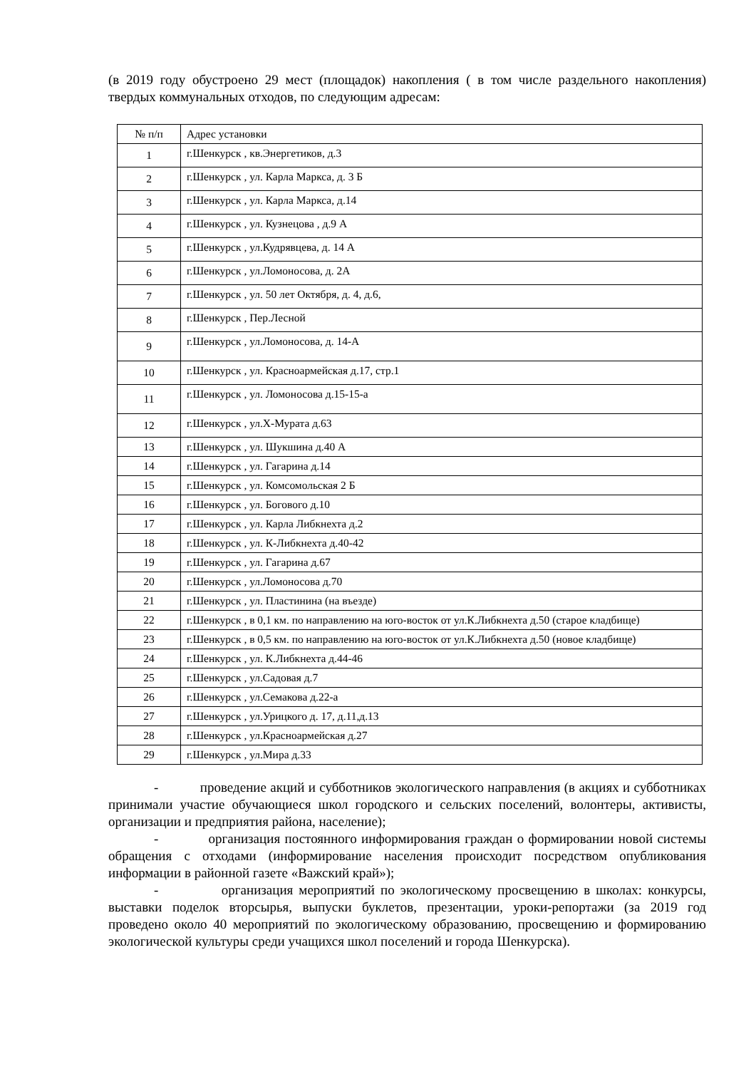(в 2019 году обустроено 29 мест (площадок) накопления ( в том числе раздельного накопления) твердых коммунальных отходов, по следующим адресам:
| № п/п | Адрес установки |
| 1 | г.Шенкурск , кв.Энергетиков, д.3 |
| 2 | г.Шенкурск , ул. Карла Маркса, д. 3 Б |
| 3 | г.Шенкурск , ул. Карла Маркса, д.14 |
| 4 | г.Шенкурск , ул. Кузнецова , д.9 А |
| 5 | г.Шенкурск , ул.Кудрявцева, д. 14 А |
| 6 | г.Шенкурск , ул.Ломоносова, д. 2А |
| 7 | г.Шенкурск , ул. 50 лет Октября, д. 4, д.6, |
| 8 | г.Шенкурск , Пер.Лесной |
| 9 | г.Шенкурск , ул.Ломоносова, д. 14-А |
| 10 | г.Шенкурск , ул. Красноармейская д.17, стр.1 |
| 11 | г.Шенкурск , ул. Ломоносова д.15-15-а |
| 12 | г.Шенкурск , ул.Х-Мурата д.63 |
| 13 | г.Шенкурск , ул. Шукшина д.40 А |
| 14 | г.Шенкурск , ул. Гагарина д.14 |
| 15 | г.Шенкурск , ул. Комсомольская 2 Б |
| 16 | г.Шенкурск , ул. Богового д.10 |
| 17 | г.Шенкурск , ул. Карла Либкнехта д.2 |
| 18 | г.Шенкурск , ул. К-Либкнехта д.40-42 |
| 19 | г.Шенкурск , ул. Гагарина д.67 |
| 20 | г.Шенкурск , ул.Ломоносова д.70 |
| 21 | г.Шенкурск , ул. Пластинина (на въезде) |
| 22 | г.Шенкурск , в 0,1 км. по направлению на юго-восток от ул.К.Либкнехта д.50 (старое кладбище) |
| 23 | г.Шенкурск , в 0,5 км. по направлению на юго-восток от ул.К.Либкнехта д.50 (новое кладбище) |
| 24 | г.Шенкурск , ул. К.Либкнехта д.44-46 |
| 25 | г.Шенкурск , ул.Садовая д.7 |
| 26 | г.Шенкурск , ул.Семакова д.22-а |
| 27 | г.Шенкурск , ул.Урицкого д. 17, д.11,д.13 |
| 28 | г.Шенкурск , ул.Красноармейская д.27 |
| 29 | г.Шенкурск , ул.Мира д.33 |
- проведение акций и субботников экологического направления (в акциях и субботниках принимали участие обучающиеся школ городского и сельских поселений, волонтеры, активисты, организации и предприятия района, население);
- организация постоянного информирования граждан о формировании новой системы обращения с отходами (информирование населения происходит посредством опубликования информации в районной газете «Важский край»);
- организация мероприятий по экологическому просвещению в школах: конкурсы, выставки поделок вторсырья, выпуски буклетов, презентации, уроки-репортажи (за 2019 год проведено около 40 мероприятий по экологическому образованию, просвещению и формированию экологической культуры среди учащихся школ поселений и города Шенкурска).